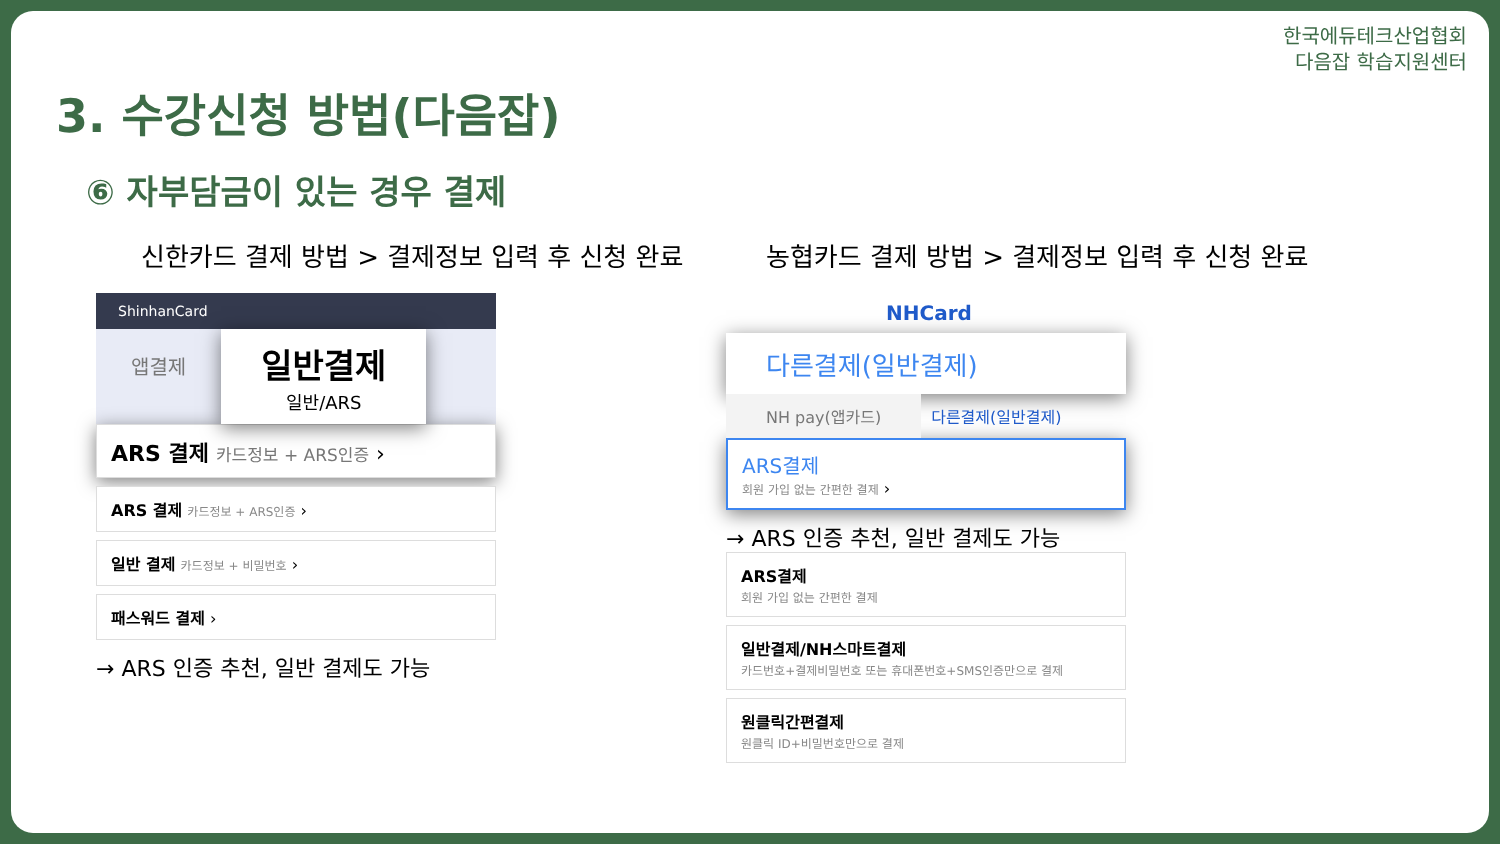한국에듀테크산업협회
다음잡 학습지원센터
3. 수강신청 방법(다음잡)
⑥ 자부담금이 있는 경우 결제
신한카드 결제 방법 > 결제정보 입력 후 신청 완료
ShinhanCard
앱결제
일반결제
일반/ARS
ARS 결제 카드정보 + ARS인증 ›
ARS 결제 카드정보 + ARS인증 ›
일반 결제 카드정보 + 비밀번호 ›
패스워드 결제 ›
→ ARS 인증 추천, 일반 결제도 가능
농협카드 결제 방법 > 결제정보 입력 후 신청 완료
NHCard
다른결제(일반결제)
NH pay(앱카드) 다른결제(일반결제)
ARS결제
회원 가입 없는 간편한 결제 ›
→ ARS 인증 추천, 일반 결제도 가능
ARS결제
회원 가입 없는 간편한 결제
일반결제/NH스마트결제
카드번호+결제비밀번호 또는 휴대폰번호+SMS인증만으로 결제
원클릭간편결제
원클릭 ID+비밀번호만으로 결제